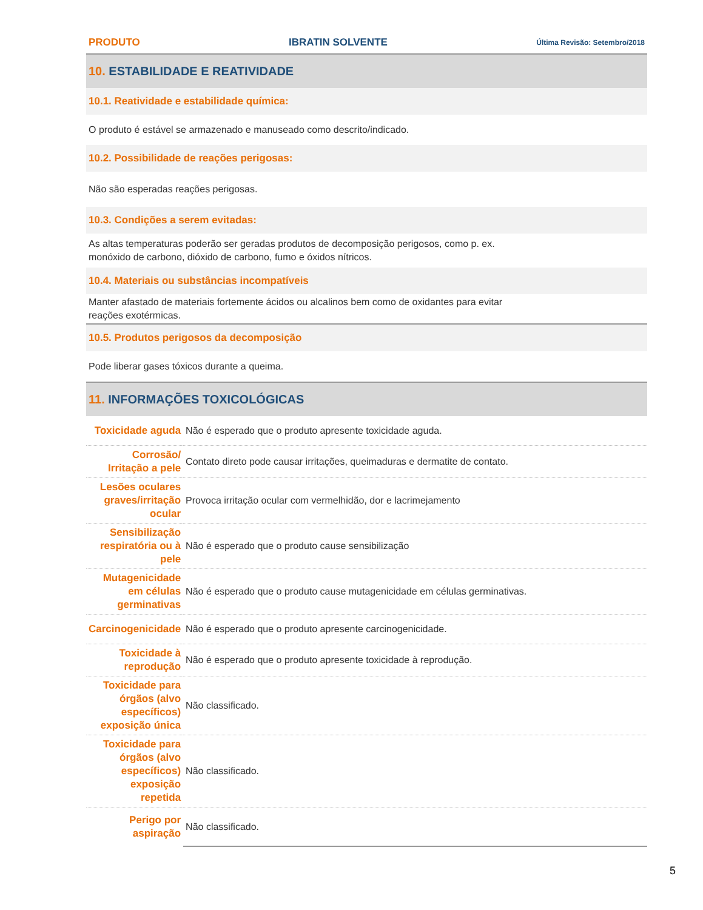PRODUTO IBRATIN SOLVENTE Última Revisão: Setembro/2018
10. ESTABILIDADE E REATIVIDADE
10.1. Reatividade e estabilidade química:
O produto é estável se armazenado e manuseado como descrito/indicado.
10.2. Possibilidade de reações perigosas:
Não são esperadas reações perigosas.
10.3. Condições a serem evitadas:
As altas temperaturas poderão ser geradas produtos de decomposição perigosos, como p. ex.
monóxido de carbono, dióxido de carbono, fumo e óxidos nítricos.
10.4. Materiais ou substâncias incompatíveis
Manter afastado de materiais fortemente ácidos ou alcalinos bem como de oxidantes para evitar
reações exotérmicas.
10.5. Produtos perigosos da decomposição
Pode liberar gases tóxicos durante a queima.
11. INFORMAÇÕES TOXICOLÓGICAS
| Toxicidade aguda | Não é esperado que o produto apresente toxicidade aguda. |
| Corrosão/ Irritação a pele | Contato direto pode causar irritações, queimaduras e dermatite de contato. |
| Lesões oculares graves/irritação ocular | Provoca irritação ocular com vermelhidão, dor e lacrimejamento |
| Sensibilização respiratória ou à pele | Não é esperado que o produto cause sensibilização |
| Mutagenicidade em células germinativas | Não é esperado que o produto cause mutagenicidade em células germinativas. |
| Carcinogenicidade | Não é esperado que o produto apresente carcinogenicidade. |
| Toxicidade à reprodução | Não é esperado que o produto apresente toxicidade à reprodução. |
| Toxicidade para órgãos (alvo específicos) exposição única | Não classificado. |
| Toxicidade para órgãos (alvo específicos) exposição repetida | Não classificado. |
| Perigo por aspiração | Não classificado. |
5